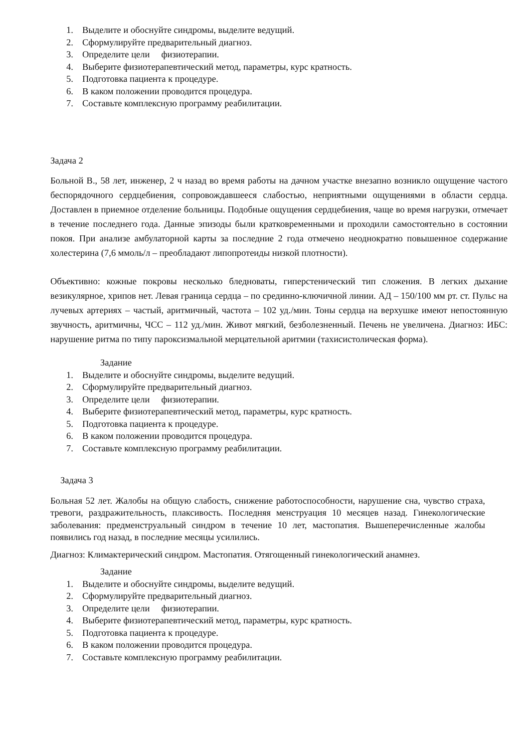1. Выделите и обоснуйте синдромы, выделите ведущий.
2. Сформулируйте предварительный диагноз.
3. Определите цели физиотерапии.
4. Выберите физиотерапевтический метод, параметры, курс кратность.
5. Подготовка пациента к процедуре.
6. В каком положении проводится процедура.
7. Составьте комплексную программу реабилитации.
Задача 2
Больной В., 58 лет, инженер, 2 ч назад во время работы на дачном участке внезапно возникло ощущение частого беспорядочного сердцебиения, сопровождавшееся слабостью, неприятными ощущениями в области сердца. Доставлен в приемное отделение больницы. Подобные ощущения сердцебиения, чаще во время нагрузки, отмечает в течение последнего года. Данные эпизоды были кратковременными и проходили самостоятельно в состоянии покоя. При анализе амбулаторной карты за последние 2 года отмечено неоднократно повышенное содержание холестерина (7,6 ммоль/л – преобладают липопротеиды низкой плотности).
Объективно: кожные покровы несколько бледноваты, гиперстенический тип сложения. В легких дыхание везикулярное, хрипов нет. Левая граница сердца – по срединно-ключичной линии. АД – 150/100 мм рт. ст. Пульс на лучевых артериях – частый, аритмичный, частота – 102 уд./мин. Тоны сердца на верхушке имеют непостоянную звучность, аритмичны, ЧСС – 112 уд./мин. Живот мягкий, безболезненный. Печень не увеличена. Диагноз: ИБС: нарушение ритма по типу пароксизмальной мерцательной аритмии (тахисистолическая форма).
Задание
1. Выделите и обоснуйте синдромы, выделите ведущий.
2. Сформулируйте предварительный диагноз.
3. Определите цели физиотерапии.
4. Выберите физиотерапевтический метод, параметры, курс кратность.
5. Подготовка пациента к процедуре.
6. В каком положении проводится процедура.
7. Составьте комплексную программу реабилитации.
Задача 3
Больная 52 лет. Жалобы на общую слабость, снижение работоспособности, нарушение сна, чувство страха, тревоги, раздражительность, плаксивость. Последняя менструация 10 месяцев назад. Гинекологические заболевания: предменструальный синдром в течение 10 лет, мастопатия. Вышеперечисленные жалобы появились год назад, в последние месяцы усилились.
Диагноз: Климактерический синдром. Мастопатия. Отягощенный гинекологический анамнез.
Задание
1. Выделите и обоснуйте синдромы, выделите ведущий.
2. Сформулируйте предварительный диагноз.
3. Определите цели физиотерапии.
4. Выберите физиотерапевтический метод, параметры, курс кратность.
5. Подготовка пациента к процедуре.
6. В каком положении проводится процедура.
7. Составьте комплексную программу реабилитации.